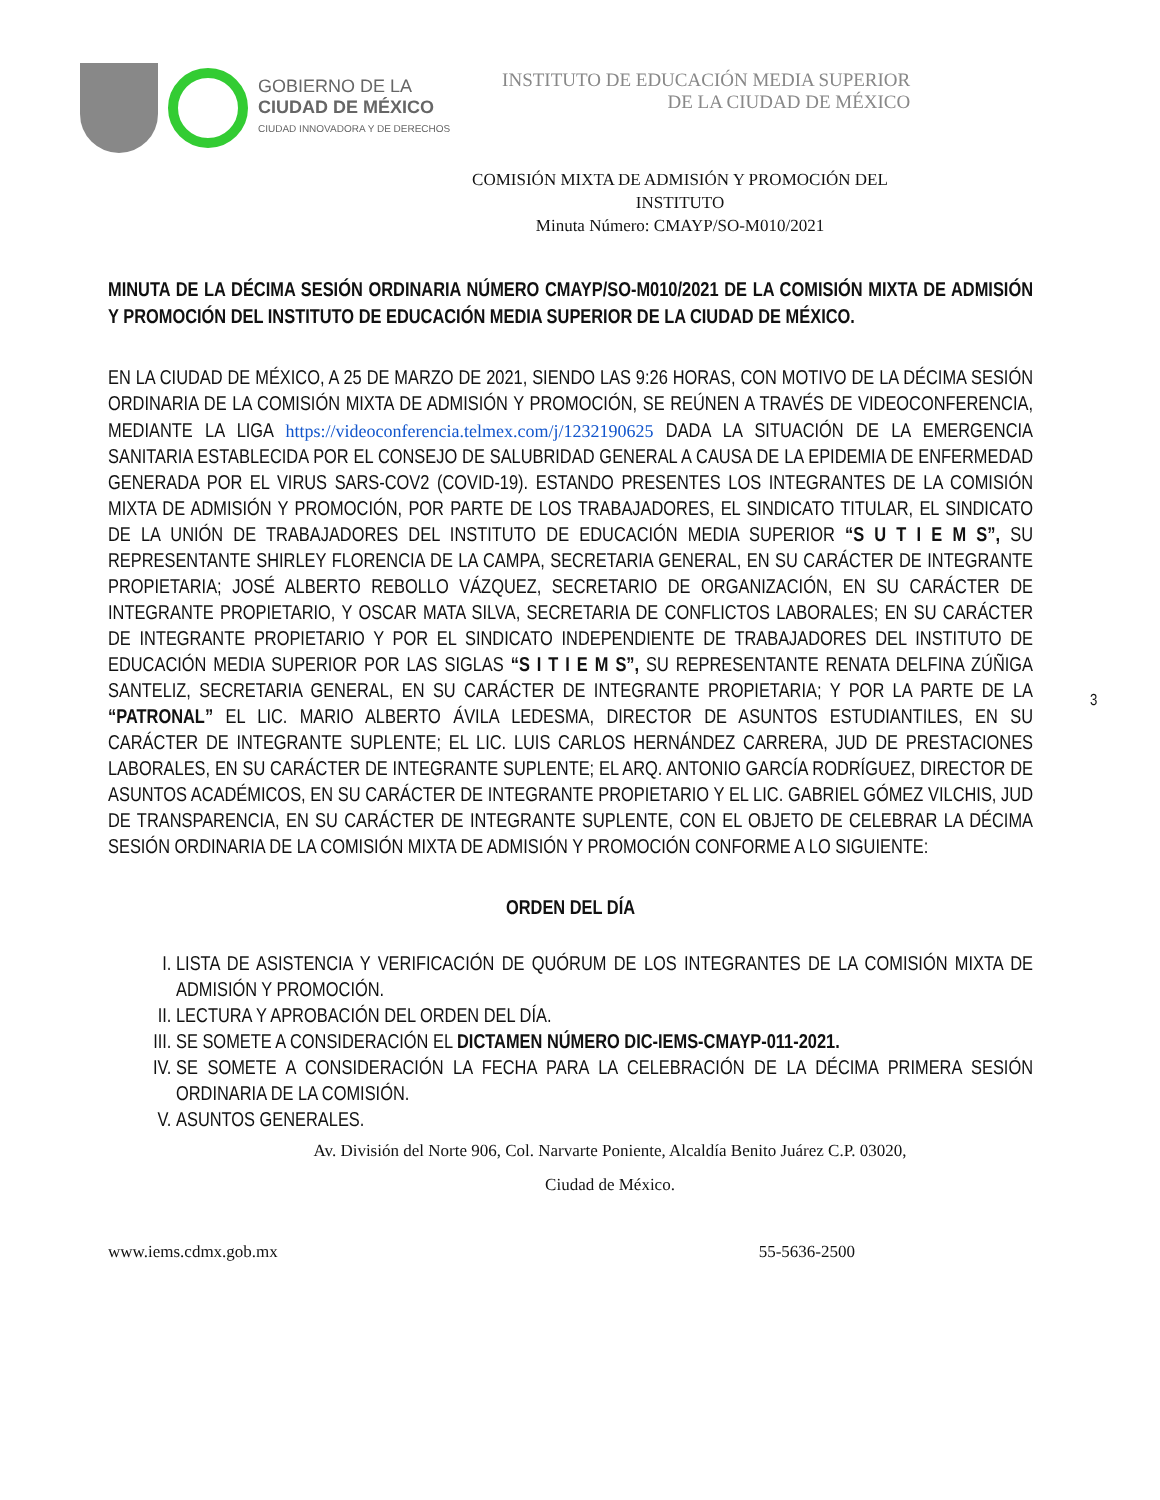GOBIERNO DE LA
CIUDAD DE MÉXICO
CIUDAD INNOVADORA Y DE DERECHOS
INSTITUTO DE EDUCACIÓN MEDIA SUPERIOR
DE LA CIUDAD DE MÉXICO
COMISIÓN MIXTA DE ADMISIÓN Y PROMOCIÓN DEL INSTITUTO
Minuta Número: CMAYP/SO-M010/2021
MINUTA DE LA DÉCIMA SESIÓN ORDINARIA NÚMERO CMAYP/SO-M010/2021 DE LA COMISIÓN MIXTA DE ADMISIÓN Y PROMOCIÓN DEL INSTITUTO DE EDUCACIÓN MEDIA SUPERIOR DE LA CIUDAD DE MÉXICO.
EN LA CIUDAD DE MÉXICO, A 25 DE MARZO DE 2021, SIENDO LAS 9:26 HORAS, CON MOTIVO DE LA DÉCIMA SESIÓN ORDINARIA DE LA COMISIÓN MIXTA DE ADMISIÓN Y PROMOCIÓN, SE REÚNEN A TRAVÉS DE VIDEOCONFERENCIA, MEDIANTE LA LIGA https://videoconferencia.telmex.com/j/1232190625 DADA LA SITUACIÓN DE LA EMERGENCIA SANITARIA ESTABLECIDA POR EL CONSEJO DE SALUBRIDAD GENERAL A CAUSA DE LA EPIDEMIA DE ENFERMEDAD GENERADA POR EL VIRUS SARS-COV2 (COVID-19). ESTANDO PRESENTES LOS INTEGRANTES DE LA COMISIÓN MIXTA DE ADMISIÓN Y PROMOCIÓN, POR PARTE DE LOS TRABAJADORES, EL SINDICATO TITULAR, EL SINDICATO DE LA UNIÓN DE TRABAJADORES DEL INSTITUTO DE EDUCACIÓN MEDIA SUPERIOR “S U T I E M S”, SU REPRESENTANTE SHIRLEY FLORENCIA DE LA CAMPA, SECRETARIA GENERAL, EN SU CARÁCTER DE INTEGRANTE PROPIETARIA; JOSÉ ALBERTO REBOLLO VÁZQUEZ, SECRETARIO DE ORGANIZACIÓN, EN SU CARÁCTER DE INTEGRANTE PROPIETARIO, Y OSCAR MATA SILVA, SECRETARIA DE CONFLICTOS LABORALES; EN SU CARÁCTER DE INTEGRANTE PROPIETARIO Y POR EL SINDICATO INDEPENDIENTE DE TRABAJADORES DEL INSTITUTO DE EDUCACIÓN MEDIA SUPERIOR POR LAS SIGLAS “S I T I E M S”, SU REPRESENTANTE RENATA DELFINA ZÚÑIGA SANTELIZ, SECRETARIA GENERAL, EN SU CARÁCTER DE INTEGRANTE PROPIETARIA; Y POR LA PARTE DE LA “PATRONAL” EL LIC. MARIO ALBERTO ÁVILA LEDESMA, DIRECTOR DE ASUNTOS ESTUDIANTILES, EN SU CARÁCTER DE INTEGRANTE SUPLENTE; EL LIC. LUIS CARLOS HERNÁNDEZ CARRERA, JUD DE PRESTACIONES LABORALES, EN SU CARÁCTER DE INTEGRANTE SUPLENTE; EL ARQ. ANTONIO GARCÍA RODRÍGUEZ, DIRECTOR DE ASUNTOS ACADÉMICOS, EN SU CARÁCTER DE INTEGRANTE PROPIETARIO Y EL LIC. GABRIEL GÓMEZ VILCHIS, JUD DE TRANSPARENCIA, EN SU CARÁCTER DE INTEGRANTE SUPLENTE, CON EL OBJETO DE CELEBRAR LA DÉCIMA SESIÓN ORDINARIA DE LA COMISIÓN MIXTA DE ADMISIÓN Y PROMOCIÓN CONFORME A LO SIGUIENTE:
ORDEN DEL DÍA
I. LISTA DE ASISTENCIA Y VERIFICACIÓN DE QUÓRUM DE LOS INTEGRANTES DE LA COMISIÓN MIXTA DE ADMISIÓN Y PROMOCIÓN.
II. LECTURA Y APROBACIÓN DEL ORDEN DEL DÍA.
III. SE SOMETE A CONSIDERACIÓN EL DICTAMEN NÚMERO DIC-IEMS-CMAYP-011-2021.
IV. SE SOMETE A CONSIDERACIÓN LA FECHA PARA LA CELEBRACIÓN DE LA DÉCIMA PRIMERA SESIÓN ORDINARIA DE LA COMISIÓN.
V. ASUNTOS GENERALES.
3
Av. División del Norte 906, Col. Narvarte Poniente, Alcaldía Benito Juárez C.P. 03020,
Ciudad de México.
www.iems.cdmx.gob.mx 55-5636-2500